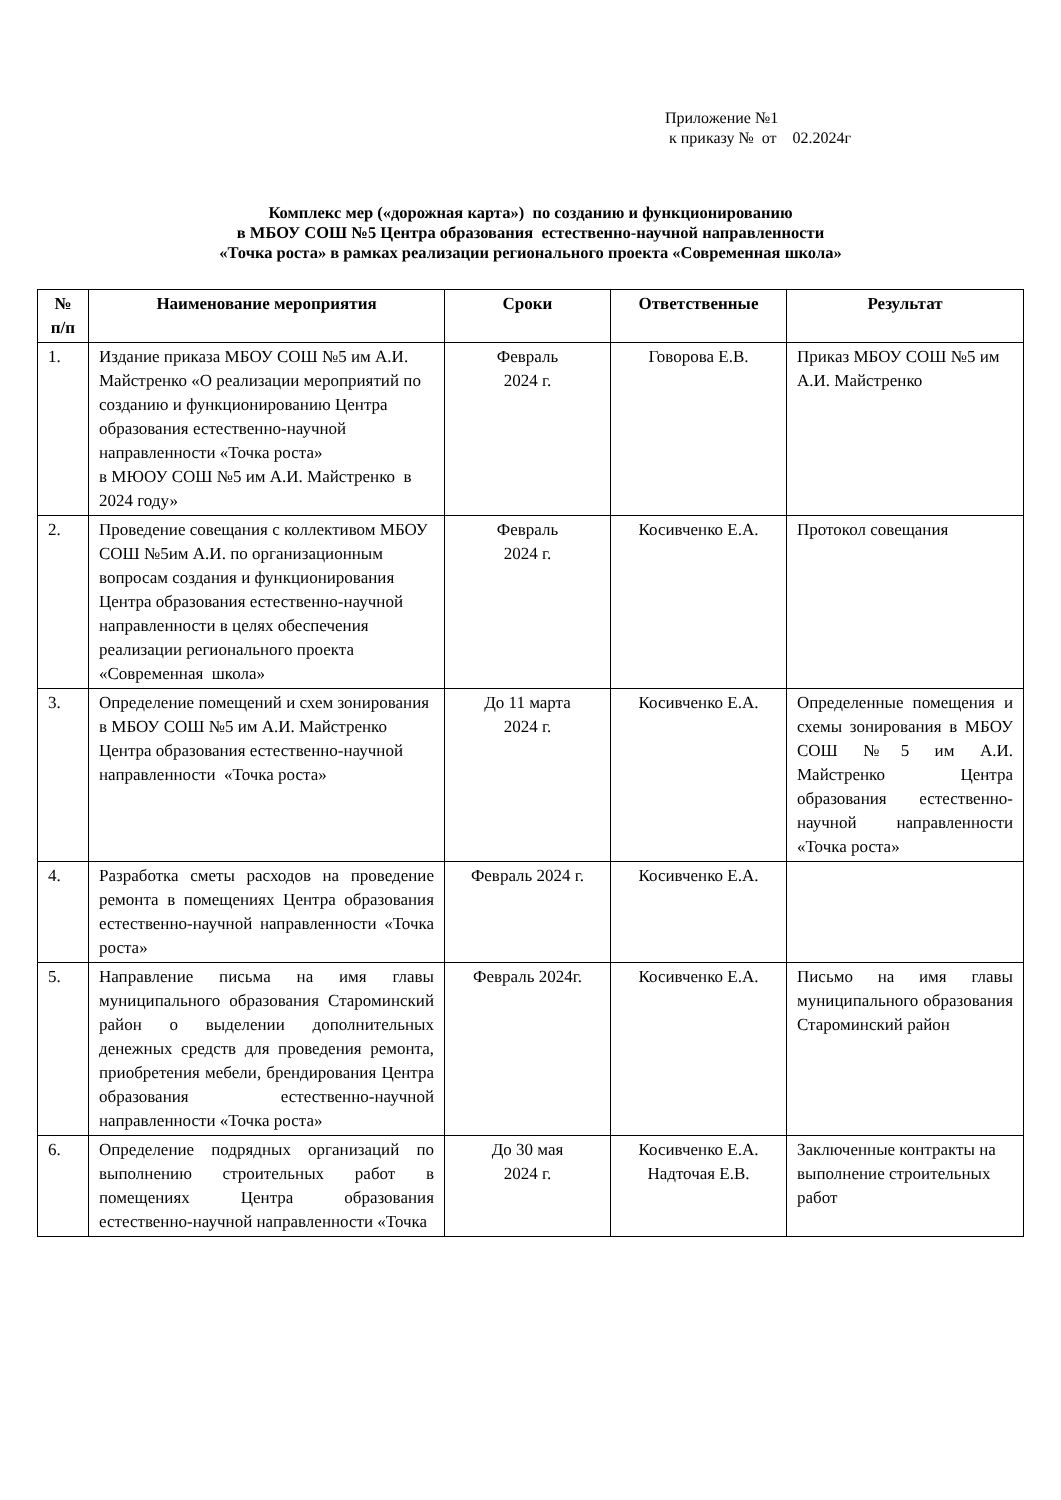Приложение №1
к приказу № от 02.2024г
Комплекс мер («дорожная карта») по созданию и функционированию
в МБОУ СОШ №5 Центра образования естественно-научной направленности
«Точка роста» в рамках реализации регионального проекта «Современная школа»
| № п/п | Наименование мероприятия | Сроки | Ответственные | Результат |
| --- | --- | --- | --- | --- |
| 1. | Издание приказа МБОУ СОШ №5 им А.И. Майстренко «О реализации мероприятий по созданию и функционированию Центра образования естественно-научной направленности «Точка роста» в МЮОУ СОШ №5 им А.И. Майстренко в 2024 году» | Февраль 2024 г. | Говорова Е.В. | Приказ МБОУ СОШ №5 им А.И. Майстренко |
| 2. | Проведение совещания с коллективом МБОУ СОШ №5им А.И. по организационным вопросам создания и функционирования Центра образования естественно-научной направленности в целях обеспечения реализации регионального проекта «Современная школа» | Февраль 2024 г. | Косивченко Е.А. | Протокол совещания |
| 3. | Определение помещений и схем зонирования в МБОУ СОШ №5 им А.И. Майстренко Центра образования естественно-научной направленности «Точка роста» | До 11 марта 2024 г. | Косивченко Е.А. | Определенные помещения и схемы зонирования в МБОУ СОШ №5 им А.И. Майстренко Центра образования естественно-научной направленности «Точка роста» |
| 4. | Разработка сметы расходов на проведение ремонта в помещениях Центра образования естественно-научной направленности «Точка роста» | Февраль 2024 г. | Косивченко Е.А. | |
| 5. | Направление письма на имя главы муниципального образования Староминский район о выделении дополнительных денежных средств для проведения ремонта, приобретения мебели, брендирования Центра образования естественно-научной направленности «Точка роста» | Февраль 2024г. | Косивченко Е.А. | Письмо на имя главы муниципального образования Староминский район |
| 6. | Определение подрядных организаций по выполнению строительных работ в помещениях Центра образования естественно-научной направленности «Точка | До 30 мая 2024 г. | Косивченко Е.А. Надточая Е.В. | Заключенные контракты на выполнение строительных работ |